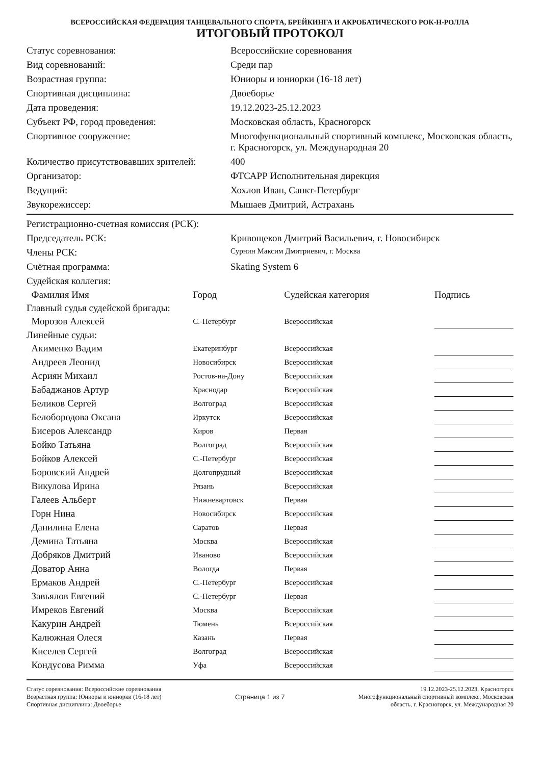ВСЕРОССИЙСКАЯ ФЕДЕРАЦИЯ ТАНЦЕВАЛЬНОГО СПОРТА, БРЕЙКИНГА И АКРОБАТИЧЕСКОГО РОК-Н-РОЛЛА
ИТОГОВЫЙ ПРОТОКОЛ
| Статус соревнования: | Всероссийские соревнования |
| Вид соревнований: | Среди пар |
| Возрастная группа: | Юниоры и юниорки (16-18 лет) |
| Спортивная дисциплина: | Двоеборье |
| Дата проведения: | 19.12.2023-25.12.2023 |
| Субъект РФ, город проведения: | Московская область, Красногорск |
| Спортивное сооружение: | Многофункциональный спортивный комплекс, Московская область, г. Красногорск, ул. Международная 20 |
| Количество присутствовавших зрителей: | 400 |
| Организатор: | ФТСАРР Исполнительная дирекция |
| Ведущий: | Хохлов Иван, Санкт-Петербург |
| Звукорежиссер: | Мышаев Дмитрий, Астрахань |
| Регистрационно-счетная комиссия (РСК): | |
| Председатель РСК: | Кривощеков Дмитрий Васильевич, г. Новосибирск |
| Члены РСК: | Сурнин Максим Дмитриевич, г. Москва |
| Счётная программа: | Skating System 6 |
| Судейская коллегия: | |
| Фамилия Имя | Город | Судейская категория | Подпись |
| --- | --- | --- | --- |
| Главный судья судейской бригады: | | | |
| Морозов Алексей | С.-Петербург | Всероссийская | |
| Линейные судьи: | | | |
| Акименко Вадим | Екатеринбург | Всероссийская | |
| Андреев Леонид | Новосибирск | Всероссийская | |
| Асриян Михаил | Ростов-на-Дону | Всероссийская | |
| Бабаджанов Артур | Краснодар | Всероссийская | |
| Беликов Сергей | Волгоград | Всероссийская | |
| Белобородова Оксана | Иркутск | Всероссийская | |
| Бисеров Александр | Киров | Первая | |
| Бойко Татьяна | Волгоград | Всероссийская | |
| Бойков Алексей | С.-Петербург | Всероссийская | |
| Боровский Андрей | Долгопрудный | Всероссийская | |
| Викулова Ирина | Рязань | Всероссийская | |
| Галеев Альберт | Нижневартовск | Первая | |
| Горн Нина | Новосибирск | Всероссийская | |
| Данилина Елена | Саратов | Первая | |
| Демина Татьяна | Москва | Всероссийская | |
| Добряков Дмитрий | Иваново | Всероссийская | |
| Доватор Анна | Вологда | Первая | |
| Ермаков Андрей | С.-Петербург | Всероссийская | |
| Завьялов Евгений | С.-Петербург | Первая | |
| Имреков Евгений | Москва | Всероссийская | |
| Какурин Андрей | Тюмень | Всероссийская | |
| Калюжная Олеся | Казань | Первая | |
| Киселев Сергей | Волгоград | Всероссийская | |
| Кондусова Римма | Уфа | Всероссийская | |
Статус соревнования: Всероссийские соревнования
Возрастная группа: Юниоры и юниорки (16-18 лет)
Спортивная дисциплина: Двоеборье
Страница 1 из 7 19.12.2023-25.12.2023, Красногорск
Многофункциональный спортивный комплекс, Московская
область, г. Красногорск, ул. Международная 20